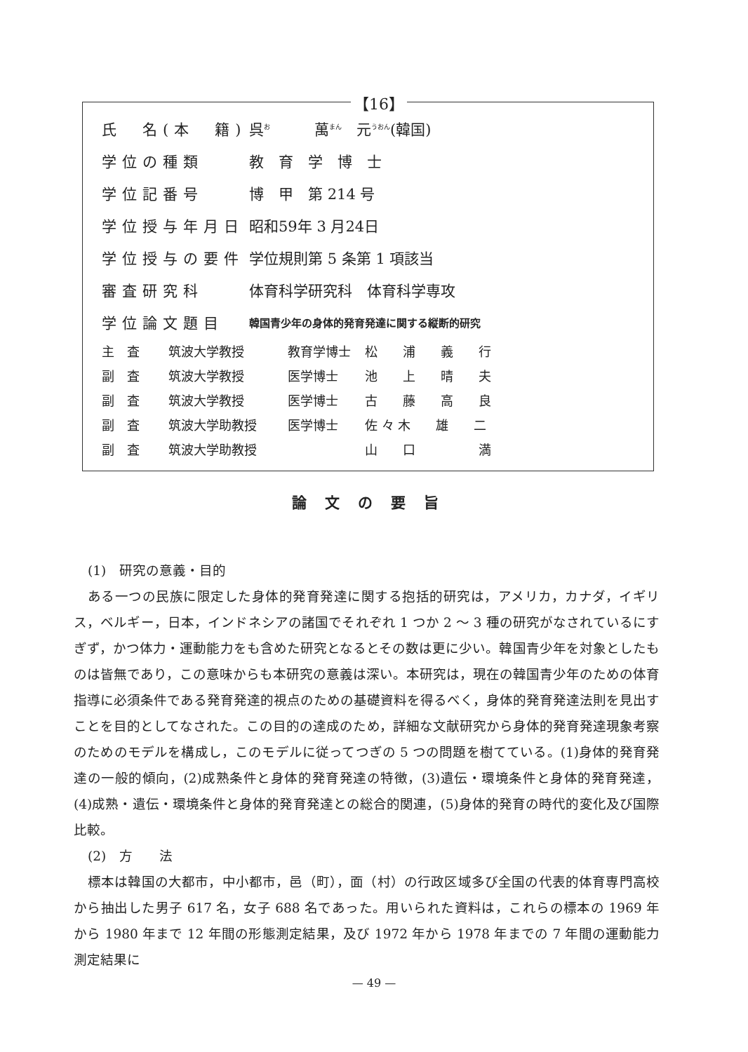【16】
| 氏 名(本 籍) | 呉<sup>お</sup> 萬<sup>まん</sup> 元<sup>うおん</sup>(韓国) |
| 学位の種類 | 教 育 学 博 士 |
| 学位記番号 | 博 甲 第 214 号 |
| 学位授与年月日 | 昭和59年 3 月24日 |
| 学位授与の要件 | 学位規則第 5 条第 1 項該当 |
| 審査研究科 | 体育科学研究科 体育科学専攻 |
| 学位論文題目 | 韓国青少年の身体的発育発達に関する縦断的研究 |
| 主 査 | 筑波大学教授 | 教育学博士 | 松 浦 義 行 |
| 副 査 | 筑波大学教授 | 医学博士 | 池 上 晴 夫 |
| 副 査 | 筑波大学教授 | 医学博士 | 古 藤 高 良 |
| 副 査 | 筑波大学助教授 | 医学博士 | 佐 々 木 雄 二 |
| 副 査 | 筑波大学助教授 | | 山 口 満 |
論文の要旨
(1)　研究の意義・目的
ある一つの民族に限定した身体的発育発達に関する抱括的研究は，アメリカ，カナダ，イギリス，ベルギー，日本，インドネシアの諸国でそれぞれ 1 つか 2 ～ 3 種の研究がなされているにすぎず，かつ体力・運動能力をも含めた研究となるとその数は更に少い。韓国青少年を対象としたものは皆無であり，この意味からも本研究の意義は深い。本研究は，現在の韓国青少年のための体育指導に必須条件である発育発達的視点のための基礎資料を得るべく，身体的発育発達法則を見出すことを目的としてなされた。この目的の達成のため，詳細な文献研究から身体的発育発達現象考察のためのモデルを構成し，このモデルに従ってつぎの 5 つの問題を樹てている。(1)身体的発育発達の一般的傾向，(2)成熟条件と身体的発育発達の特徴，(3)遺伝・環境条件と身体的発育発達，(4)成熟・遺伝・環境条件と身体的発育発達との総合的関連，(5)身体的発育の時代的変化及び国際比較。
(2)　方　　法
標本は韓国の大都市，中小都市，邑（町），面（村）の行政区域多び全国の代表的体育専門高校から抽出した男子 617 名，女子 688 名であった。用いられた資料は，これらの標本の 1969 年から 1980 年まで 12 年間の形態測定結果，及び 1972 年から 1978 年までの 7 年間の運動能力測定結果に
— 49 —